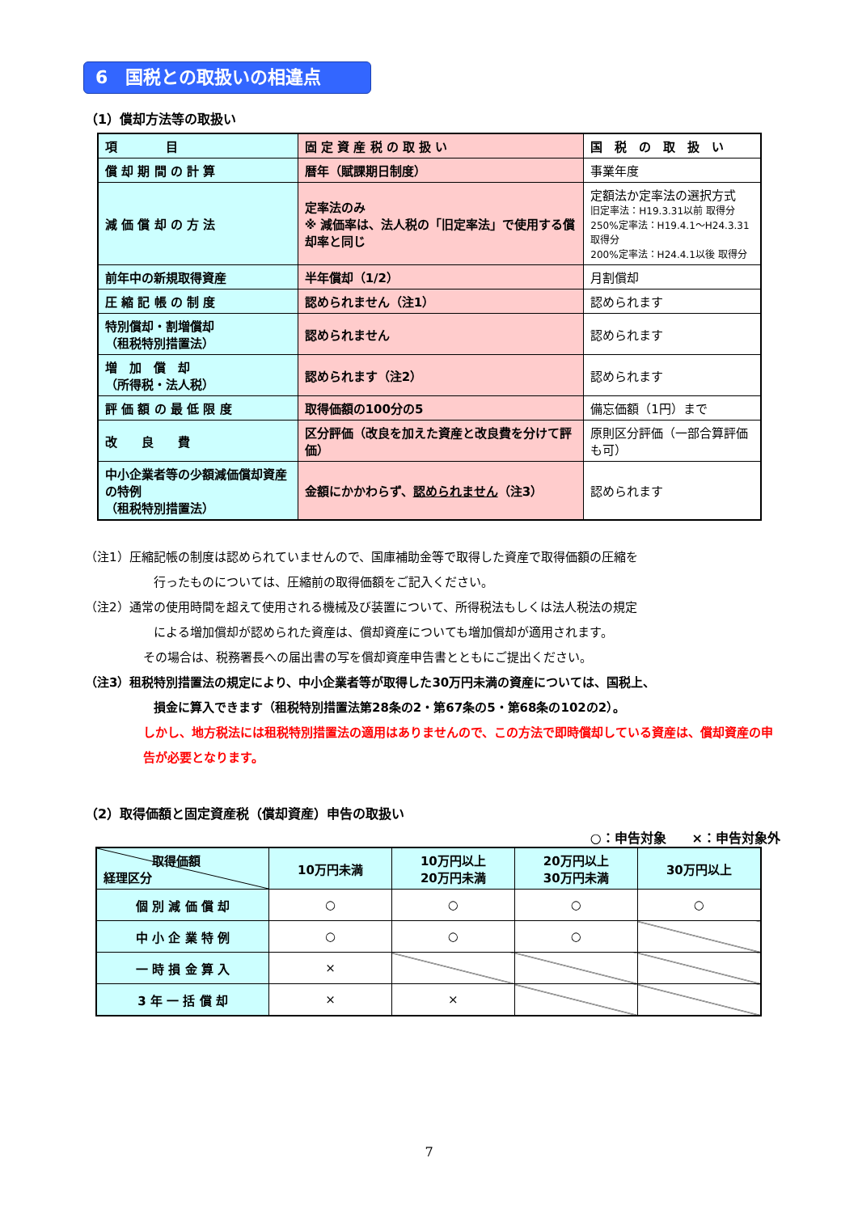6　国税との取扱いの相違点
（1）償却方法等の取扱い
| 項 目 | 固 定 資 産 税 の 取 扱 い | 国 税 の 取 扱 い |
| --- | --- | --- |
| 償 却 期 間 の 計 算 | 暦年（賦課期日制度） | 事業年度 |
| 減 価 償 却 の 方 法 | 定率法のみ ※ 減価率は、法人税の「旧定率法」で使用する償却率と同じ | 定額法か定率法の選択方式 旧定率法：H19.3.31以前 取得分 250%定率法：H19.4.1～H24.3.31 取得分 200%定率法：H24.4.1以後 取得分 |
| 前年中の新規取得資産 | 半年償却（1/2） | 月割償却 |
| 圧 縮 記 帳 の 制 度 | 認められません（注1） | 認められます |
| 特別償却・割増償却 （租税特別措置法） | 認められません | 認められます |
| 増 加 償 却 （所得税・法人税） | 認められます（注2） | 認められます |
| 評 価 額 の 最 低 限 度 | 取得価額の100分の5 | 備忘価額（1円）まで |
| 改 良 費 | 区分評価（改良を加えた資産と改良費を分けて評価） | 原則区分評価（一部合算評価も可） |
| 中小企業者等の少額減価償却資産の特例 （租税特別措置法） | 金額にかかわらず、 認められません （注3） | 認められます |
（注1）圧縮記帳の制度は認められていませんので、国庫補助金等で取得した資産で取得価額の圧縮を
行ったものについては、圧縮前の取得価額をご記入ください。
（注2）通常の使用時間を超えて使用される機械及び装置について、所得税法もしくは法人税法の規定
による増加償却が認められた資産は、償却資産についても増加償却が適用されます。
その場合は、税務署長への届出書の写を償却資産申告書とともにご提出ください。
（注3）租税特別措置法の規定により、中小企業者等が取得した30万円未満の資産については、国税上、
損金に算入できます（租税特別措置法第28条の2・第67条の5・第68条の102の2）。
しかし、地方税法には租税特別措置法の適用はありませんので、この方法で即時償却している資産は、償却資産の申告が必要となります。
（2）取得価額と固定資産税（償却資産）申告の取扱い
○：申告対象　　×：申告対象外
| 取得価額 経理区分 | 10万円未満 | 10万円以上 20万円未満 | 20万円以上 30万円未満 | 30万円以上 |
| --- | --- | --- | --- | --- |
| 個 別 減 価 償 却 | ○ | ○ | ○ | ○ |
| 中 小 企 業 特 例 | ○ | ○ | ○ | |
| 一 時 損 金 算 入 | × | | | |
| 3 年 一 括 償 却 | × | × | | |
7